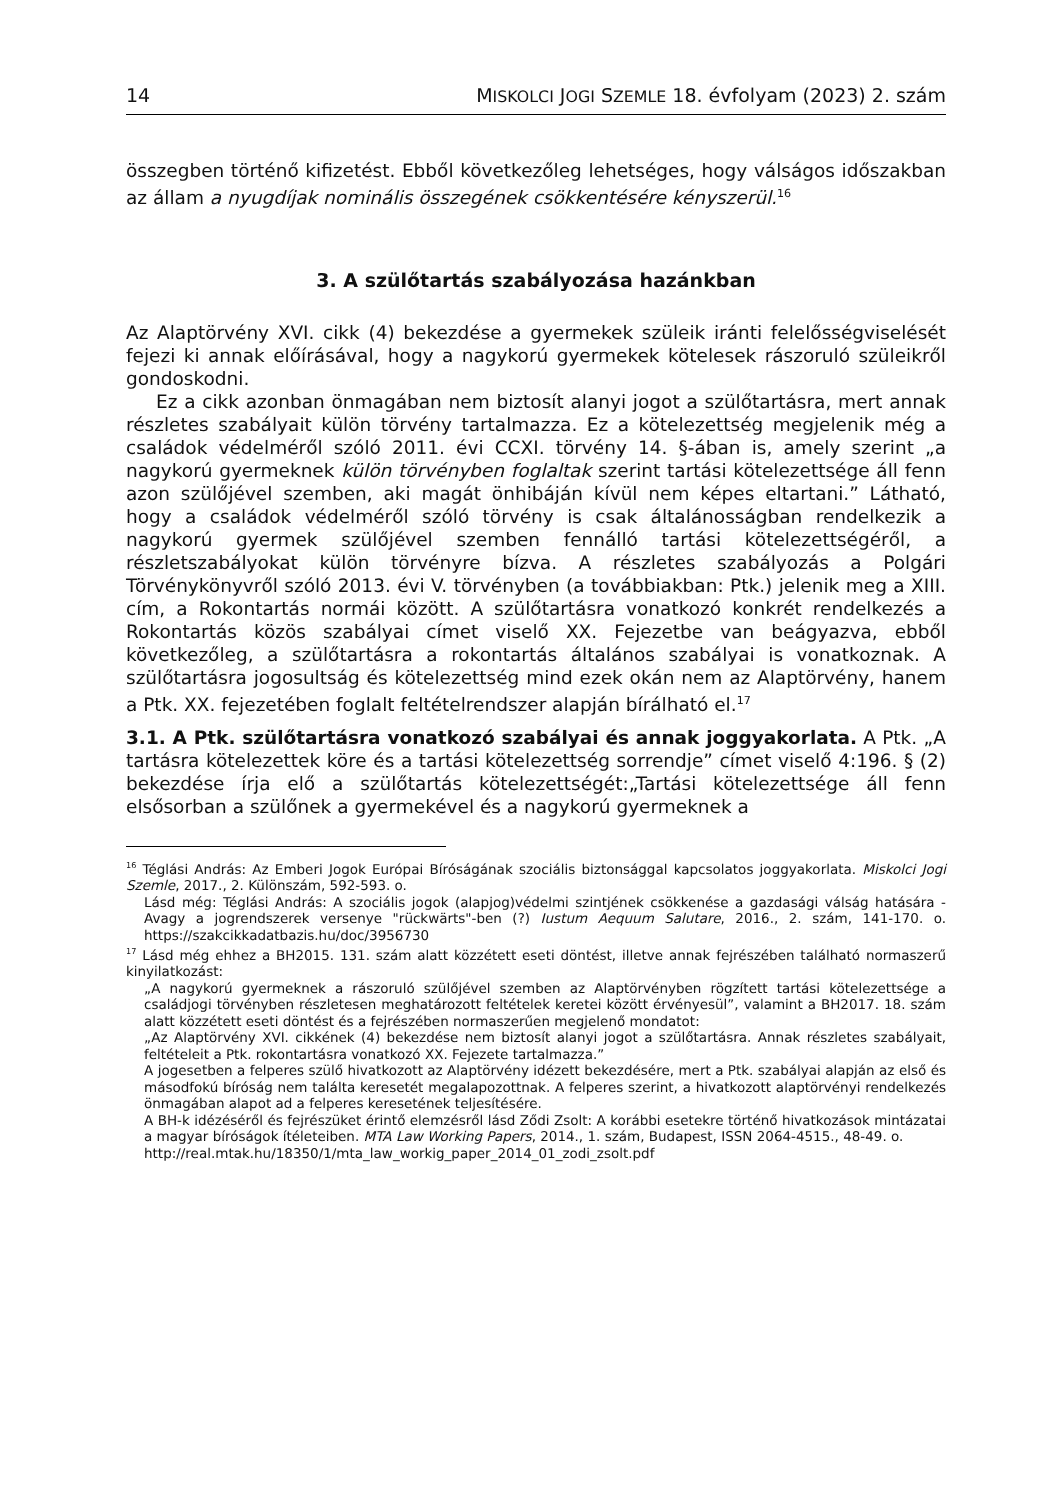14 MISKOLCI JOGI SZEMLE 18. évfolyam (2023) 2. szám
összegben történő kifizetést. Ebből következőleg lehetséges, hogy válságos időszakban az állam a nyugdíjak nominális összegének csökkentésére kényszerül.<sup>16</sup>
3. A szülőtartás szabályozása hazánkban
Az Alaptörvény XVI. cikk (4) bekezdése a gyermekek szüleik iránti felelősségviselését fejezi ki annak előírásával, hogy a nagykorú gyermekek kötelesek rászoruló szüleikről gondoskodni.
Ez a cikk azonban önmagában nem biztosít alanyi jogot a szülőtartásra, mert annak részletes szabályait külön törvény tartalmazza. Ez a kötelezettség megjelenik még a családok védelméről szóló 2011. évi CCXI. törvény 14. §-ában is, amely szerint „a nagykorú gyermeknek külön törvényben foglaltak szerint tartási kötelezettsége áll fenn azon szülőjével szemben, aki magát önhibáján kívül nem képes eltartani.” Látható, hogy a családok védelméről szóló törvény is csak általánosságban rendelkezik a nagykorú gyermek szülőjével szemben fennálló tartási kötelezettségéről, a részletszabályokat külön törvényre bízva. A részletes szabályozás a Polgári Törvénykönyvről szóló 2013. évi V. törvényben (a továbbiakban: Ptk.) jelenik meg a XIII. cím, a Rokontartás normái között. A szülőtartásra vonatkozó konkrét rendelkezés a Rokontartás közös szabályai címet viselő XX. Fejezetbe van beágyazva, ebből következőleg, a szülőtartásra a rokontartás általános szabályai is vonatkoznak. A szülőtartásra jogosultság és kötelezettség mind ezek okán nem az Alaptörvény, hanem a Ptk. XX. fejezetében foglalt feltételrendszer alapján bírálható el.<sup>17</sup>
3.1. A Ptk. szülőtartásra vonatkozó szabályai és annak joggyakorlata. A Ptk. „A tartásra kötelezettek köre és a tartási kötelezettség sorrendje” címet viselő 4:196. § (2) bekezdése írja elő a szülőtartás kötelezettségét:„Tartási kötelezettsége áll fenn elsősorban a szülőnek a gyermekével és a nagykorú gyermeknek a
<sup>16</sup> Téglási András: Az Emberi Jogok Európai Bíróságának szociális biztonsággal kapcsolatos joggyakorlata. Miskolci Jogi Szemle, 2017., 2. Különszám, 592-593. o.
Lásd még: Téglási András: A szociális jogok (alapjog)védelmi szintjének csökkenése a gazdasági válság hatására - Avagy a jogrendszerek versenye "rückwärts"-ben (?) Iustum Aequum Salutare, 2016., 2. szám, 141-170. o. https://szakcikkadatbazis.hu/doc/3956730
<sup>17</sup> Lásd még ehhez a BH2015. 131. szám alatt közzétett eseti döntést, illetve annak fejrészében található normaszerű kinyilatkozást:
„A nagykorú gyermeknek a rászoruló szülőjével szemben az Alaptörvényben rögzített tartási kötelezettsége a családjogi törvényben részletesen meghatározott feltételek keretei között érvényesül”, valamint a BH2017. 18. szám alatt közzétett eseti döntést és a fejrészében normaszerűen megjelenő mondatot:
„Az Alaptörvény XVI. cikkének (4) bekezdése nem biztosít alanyi jogot a szülőtartásra. Annak részletes szabályait, feltételeit a Ptk. rokontartásra vonatkozó XX. Fejezete tartalmazza.”
A jogesetben a felperes szülő hivatkozott az Alaptörvény idézett bekezdésére, mert a Ptk. szabályai alapján az első és másodfokú bíróság nem találta keresetét megalapozottnak. A felperes szerint, a hivatkozott alaptörvényi rendelkezés önmagában alapot ad a felperes keresetének teljesítésére.
A BH-k idézéséről és fejrészüket érintő elemzésről lásd Ződi Zsolt: A korábbi esetekre történő hivatkozások mintázatai a magyar bíróságok ítéleteiben. MTA Law Working Papers, 2014., 1. szám, Budapest, ISSN 2064-4515., 48-49. o.
http://real.mtak.hu/18350/1/mta_law_workig_paper_2014_01_zodi_zsolt.pdf